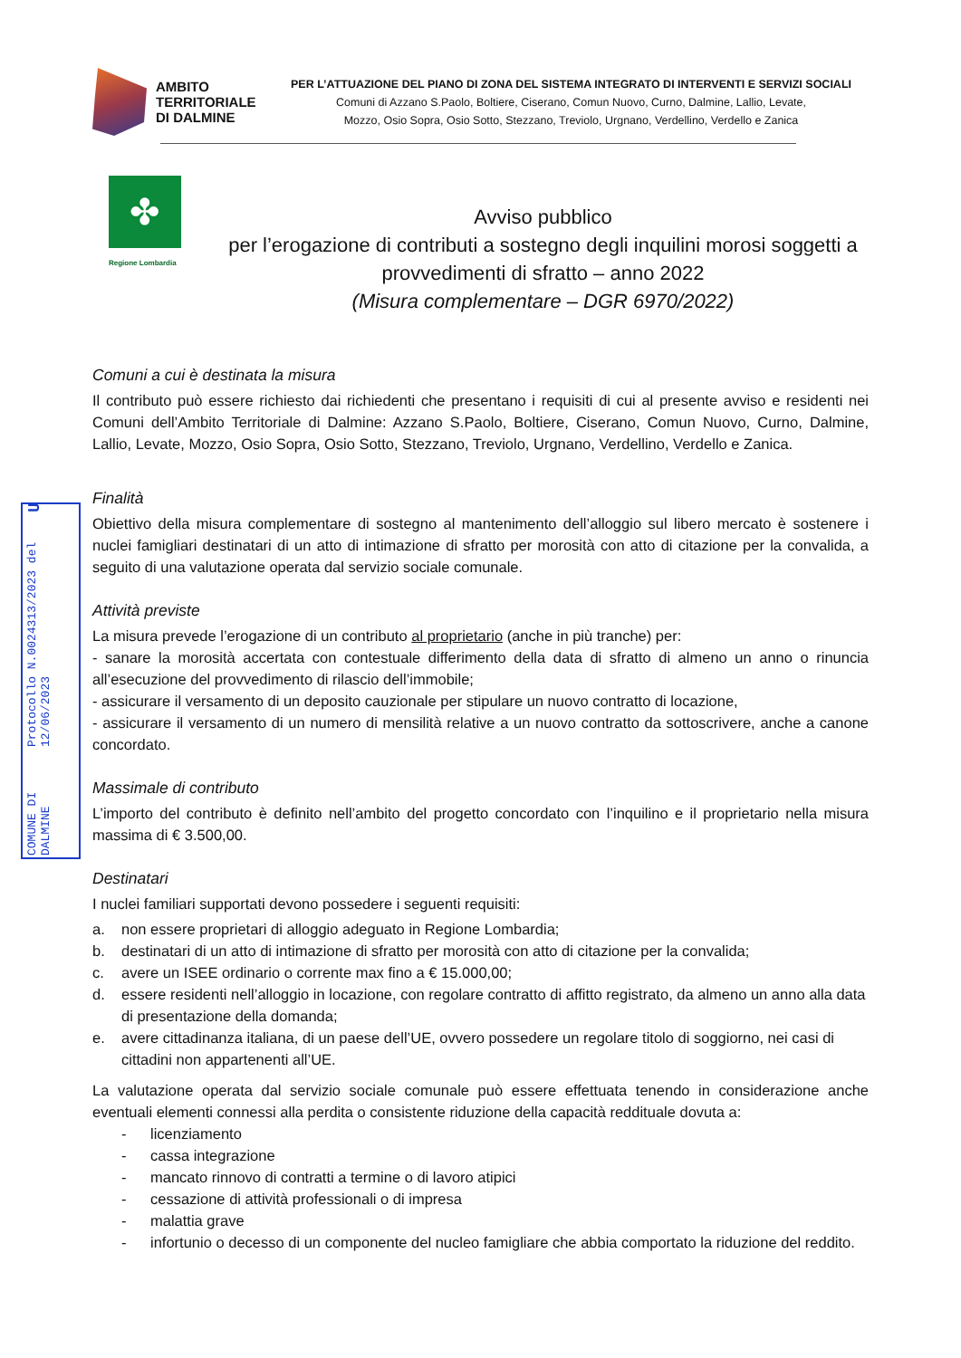COMUNE DI DALMINE Protocollo N.0024313/2023 del 12/06/2023 U
AMBITO
TERRITORIALE
DI DALMINE
PER L’ATTUAZIONE DEL PIANO DI ZONA DEL SISTEMA INTEGRATO DI INTERVENTI E SERVIZI SOCIALI
Comuni di Azzano S.Paolo, Boltiere, Ciserano, Comun Nuovo, Curno, Dalmine, Lallio, Levate,
Mozzo, Osio Sopra, Osio Sotto, Stezzano, Treviolo, Urgnano, Verdellino, Verdello e Zanica
✤
Regione Lombardia
Avviso pubblico
per l’erogazione di contributi a sostegno degli inquilini morosi soggetti a provvedimenti di sfratto – anno 2022
(Misura complementare – DGR 6970/2022)
Comuni a cui è destinata la misura
Il contributo può essere richiesto dai richiedenti che presentano i requisiti di cui al presente avviso e residenti nei Comuni dell’Ambito Territoriale di Dalmine: Azzano S.Paolo, Boltiere, Ciserano, Comun Nuovo, Curno, Dalmine, Lallio, Levate, Mozzo, Osio Sopra, Osio Sotto, Stezzano, Treviolo, Urgnano, Verdellino, Verdello e Zanica.
Finalità
Obiettivo della misura complementare di sostegno al mantenimento dell’alloggio sul libero mercato è sostenere i nuclei famigliari destinatari di un atto di intimazione di sfratto per morosità con atto di citazione per la convalida, a seguito di una valutazione operata dal servizio sociale comunale.
Attività previste
La misura prevede l’erogazione di un contributo al proprietario (anche in più tranche) per:
- sanare la morosità accertata con contestuale differimento della data di sfratto di almeno un anno o rinuncia all’esecuzione del provvedimento di rilascio dell’immobile;
- assicurare il versamento di un deposito cauzionale per stipulare un nuovo contratto di locazione,
- assicurare il versamento di un numero di mensilità relative a un nuovo contratto da sottoscrivere, anche a canone concordato.
Massimale di contributo
L’importo del contributo è definito nell’ambito del progetto concordato con l’inquilino e il proprietario nella misura massima di € 3.500,00.
Destinatari
I nuclei familiari supportati devono possedere i seguenti requisiti:
a. non essere proprietari di alloggio adeguato in Regione Lombardia;
b. destinatari di un atto di intimazione di sfratto per morosità con atto di citazione per la convalida;
c. avere un ISEE ordinario o corrente max fino a € 15.000,00;
d. essere residenti nell’alloggio in locazione, con regolare contratto di affitto registrato, da almeno un anno alla data di presentazione della domanda;
e. avere cittadinanza italiana, di un paese dell’UE, ovvero possedere un regolare titolo di soggiorno, nei casi di cittadini non appartenenti all’UE.
La valutazione operata dal servizio sociale comunale può essere effettuata tenendo in considerazione anche eventuali elementi connessi alla perdita o consistente riduzione della capacità reddituale dovuta a:
- licenziamento
- cassa integrazione
- mancato rinnovo di contratti a termine o di lavoro atipici
- cessazione di attività professionali o di impresa
- malattia grave
- infortunio o decesso di un componente del nucleo famigliare che abbia comportato la riduzione del reddito.